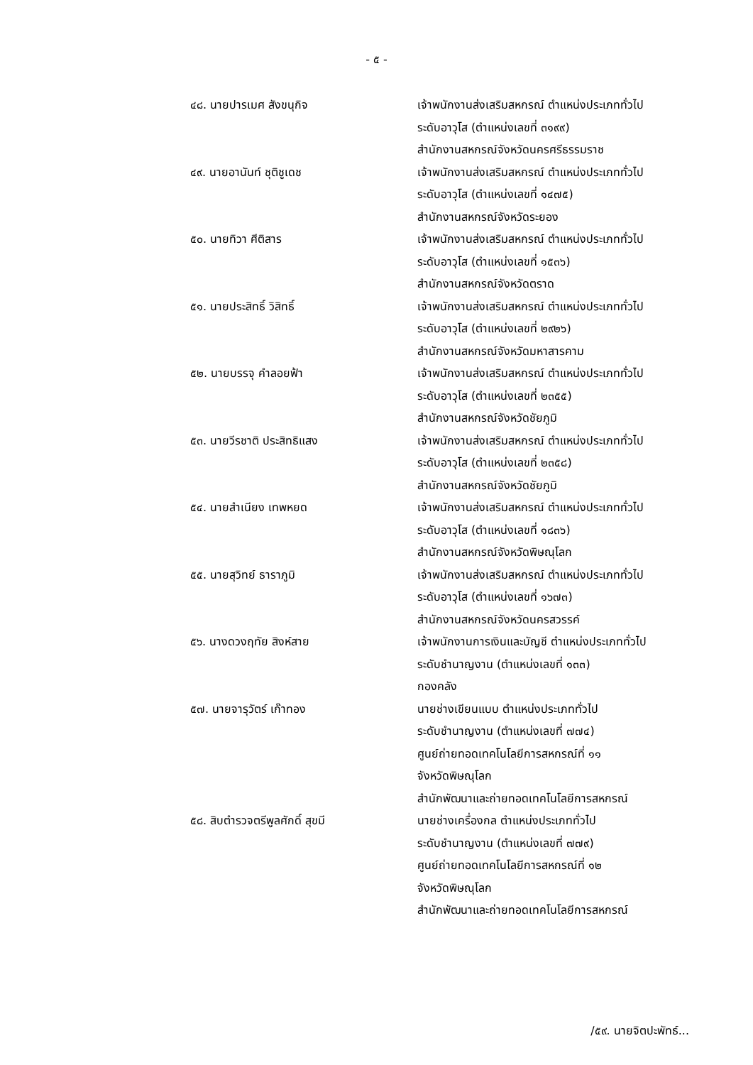- ๕ -
๔๘. นายปารเมศ สังขนุกิจ เจ้าพนักงานส่งเสริมสหกรณ์ ตำแหน่งประเภททั่วไป
ระดับอาวุโส (ตำแหน่งเลขที่ ๓๑๙๙)
สำนักงานสหกรณ์จังหวัดนครศรีธรรมราช
๔๙. นายอานันท์ ชุติชูเดช เจ้าพนักงานส่งเสริมสหกรณ์ ตำแหน่งประเภททั่วไป
ระดับอาวุโส (ตำแหน่งเลขที่ ๑๔๗๕)
สำนักงานสหกรณ์จังหวัดระยอง
๕๐. นายทิวา ศีติสาร เจ้าพนักงานส่งเสริมสหกรณ์ ตำแหน่งประเภททั่วไป
ระดับอาวุโส (ตำแหน่งเลขที่ ๑๕๓๖)
สำนักงานสหกรณ์จังหวัดตราด
๕๑. นายประสิทธิ์ วิสิทธิ์ เจ้าพนักงานส่งเสริมสหกรณ์ ตำแหน่งประเภททั่วไป
ระดับอาวุโส (ตำแหน่งเลขที่ ๒๙๒๖)
สำนักงานสหกรณ์จังหวัดมหาสารคาม
๕๒. นายบรรจุ คำลอยฟ้า เจ้าพนักงานส่งเสริมสหกรณ์ ตำแหน่งประเภททั่วไป
ระดับอาวุโส (ตำแหน่งเลขที่ ๒๓๕๕)
สำนักงานสหกรณ์จังหวัดชัยภูมิ
๕๓. นายวีรชาติ ประสิทธิแสง เจ้าพนักงานส่งเสริมสหกรณ์ ตำแหน่งประเภททั่วไป
ระดับอาวุโส (ตำแหน่งเลขที่ ๒๓๕๘)
สำนักงานสหกรณ์จังหวัดชัยภูมิ
๕๔. นายสำเนียง เทพหยด เจ้าพนักงานส่งเสริมสหกรณ์ ตำแหน่งประเภททั่วไป
ระดับอาวุโส (ตำแหน่งเลขที่ ๑๘๓๖)
สำนักงานสหกรณ์จังหวัดพิษณุโลก
๕๕. นายสุวิทย์ ธาราภูมิ เจ้าพนักงานส่งเสริมสหกรณ์ ตำแหน่งประเภททั่วไป
ระดับอาวุโส (ตำแหน่งเลขที่ ๑๖๗๓)
สำนักงานสหกรณ์จังหวัดนครสวรรค์
๕๖. นางดวงฤทัย สิงห์สาย เจ้าพนักงานการเงินและบัญชี ตำแหน่งประเภททั่วไป
ระดับชำนาญงาน (ตำแหน่งเลขที่ ๑๓๓)
กองคลัง
๕๗. นายจารุวัตร์ เก๊าทอง นายช่างเขียนแบบ ตำแหน่งประเภททั่วไป
ระดับชำนาญงาน (ตำแหน่งเลขที่ ๗๗๔)
ศูนย์ถ่ายทอดเทคโนโลยีการสหกรณ์ที่ ๑๑
จังหวัดพิษณุโลก
สำนักพัฒนาและถ่ายทอดเทคโนโลยีการสหกรณ์
๕๘. สิบตำรวจตรีพูลศักดิ์ สุขมี นายช่างเครื่องกล ตำแหน่งประเภททั่วไป
ระดับชำนาญงาน (ตำแหน่งเลขที่ ๗๗๙)
ศูนย์ถ่ายทอดเทคโนโลยีการสหกรณ์ที่ ๑๒
จังหวัดพิษณุโลก
สำนักพัฒนาและถ่ายทอดเทคโนโลยีการสหกรณ์
/๕๙. นายจิตปะพัทธ์...